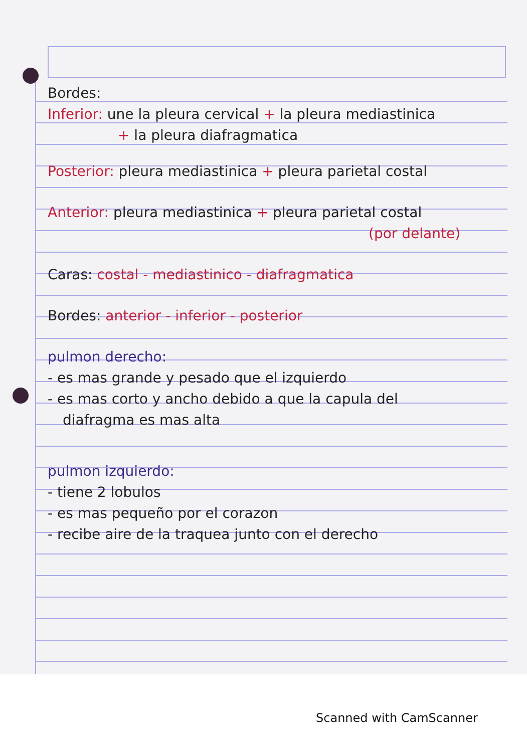Bordes:
Inferior: une la pleura cervical + la pleura mediastinica
+ la pleura diafragmatica
Posterior: pleura mediastinica + pleura parietal costal
Anterior: pleura mediastinica + pleura parietal costal
(por delante)
Caras: costal - mediastinico - diafragmatica
Bordes: anterior - inferior - posterior
pulmon derecho:
- es mas grande y pesado que el izquierdo
- es mas corto y ancho debido a que la capula del
diafragma es mas alta
pulmon izquierdo:
- tiene 2 lobulos
- es mas pequeño por el corazon
- recibe aire de la traquea junto con el derecho
Scanned with CamScanner